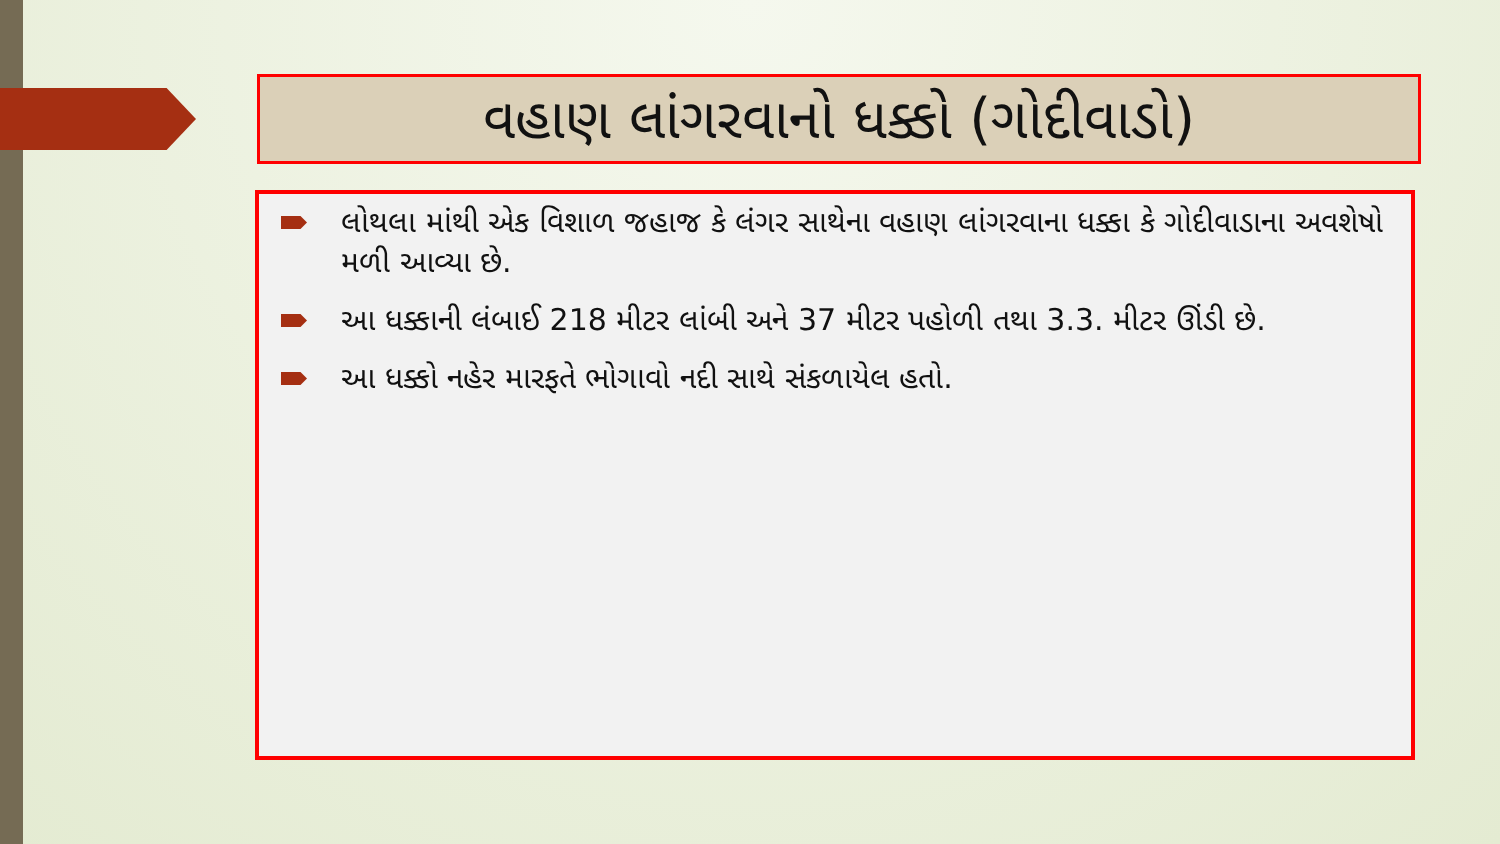વહાણ લાંગરવાનો ધક્કો (ગોદીવાડો)
લોથલા માંથી એક વિશાળ જહાજ કે લંગર સાથેના વહાણ લાંગરવાના ધક્કા કે ગોદીવાડાના અવશેષો મળી આવ્યા છે.
આ ધક્કાની લંબાઈ 218 મીટર લાંબી અને 37 મીટર પહોળી તથા 3.3. મીટર ઊંડી છે.
આ ધક્કો નહેર મારફતે ભોગાવો નદી સાથે સંકળાયેલ હતો.